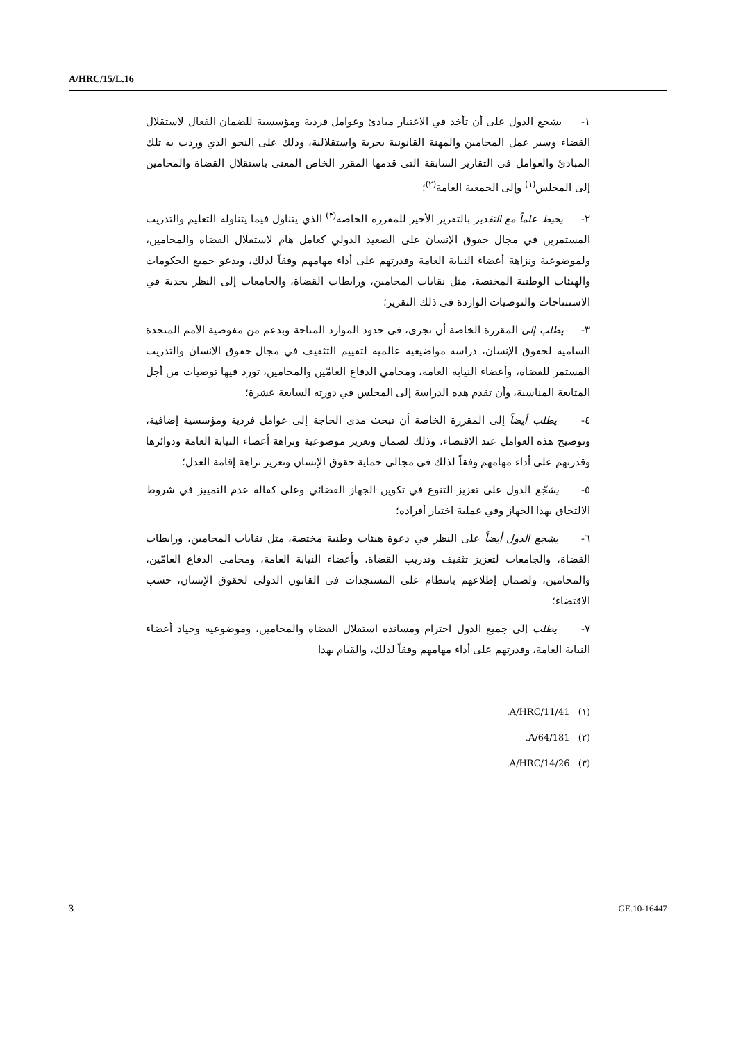A/HRC/15/L.16
١- يشجع الدول على أن تأخذ في الاعتبار مبادئ وعوامل فردية ومؤسسية للضمان الفعال لاستقلال القضاء وسير عمل المحامين والمهنة القانونية بحرية واستقلالية، وذلك على النحو الذي وردت به تلك المبادئ والعوامل في التقارير السابقة التي قدمها المقرر الخاص المعني باستقلال القضاة والمحامين إلى المجلس<sup>(١)</sup> وإلى الجمعية العامة<sup>(٢)</sup>؛
٢- يحيط علماً مع التقدير بالتقرير الأخير للمقررة الخاصة<sup>(٣)</sup> الذي يتناول فيما يتناوله التعليم والتدريب المستمرين في مجال حقوق الإنسان على الصعيد الدولي كعامل هام لاستقلال القضاة والمحامين، ولموضوعية ونزاهة أعضاء النيابة العامة وقدرتهم على أداء مهامهم وفقاً لذلك، ويدعو جميع الحكومات والهيئات الوطنية المختصة، مثل نقابات المحامين، ورابطات القضاة، والجامعات إلى النظر بجدية في الاستنتاجات والتوصيات الواردة في ذلك التقرير؛
٣- يطلب إلى المقررة الخاصة أن تجري، في حدود الموارد المتاحة وبدعم من مفوضية الأمم المتحدة السامية لحقوق الإنسان، دراسة مواضيعية عالمية لتقييم التثقيف في مجال حقوق الإنسان والتدريب المستمر للقضاة، وأعضاء النيابة العامة، ومحامي الدفاع العامّين والمحامين، تورد فيها توصيات من أجل المتابعة المناسبة، وأن تقدم هذه الدراسة إلى المجلس في دورته السابعة عشرة؛
٤- يطلب أيضاً إلى المقررة الخاصة أن تبحث مدى الحاجة إلى عوامل فردية ومؤسسية إضافية، وتوضيح هذه العوامل عند الاقتضاء، وذلك لضمان وتعزيز موضوعية ونزاهة أعضاء النيابة العامة ودوائرها وقدرتهم على أداء مهامهم وفقاً لذلك في مجالي حماية حقوق الإنسان وتعزيز نزاهة إقامة العدل؛
٥- يشجّع الدول على تعزيز التنوع في تكوين الجهاز القضائي وعلى كفالة عدم التمييز في شروط الالتحاق بهذا الجهاز وفي عملية اختيار أفراده؛
٦- يشجع الدول أيضاً على النظر في دعوة هيئات وطنية مختصة، مثل نقابات المحامين، ورابطات القضاة، والجامعات لتعزيز تثقيف وتدريب القضاة، وأعضاء النيابة العامة، ومحامي الدفاع العامّين، والمحامين، ولضمان إطلاعهم بانتظام على المستجدات في القانون الدولي لحقوق الإنسان، حسب الاقتضاء؛
٧- يطلب إلى جميع الدول احترام ومساندة استقلال القضاة والمحامين، وموضوعية وحياد أعضاء النيابة العامة، وقدرتهم على أداء مهامهم وفقاً لذلك، والقيام بهذا
(١) A/HRC/11/41.
(٢) A/64/181.
(٣) A/HRC/14/26.
3 GE.10-16447